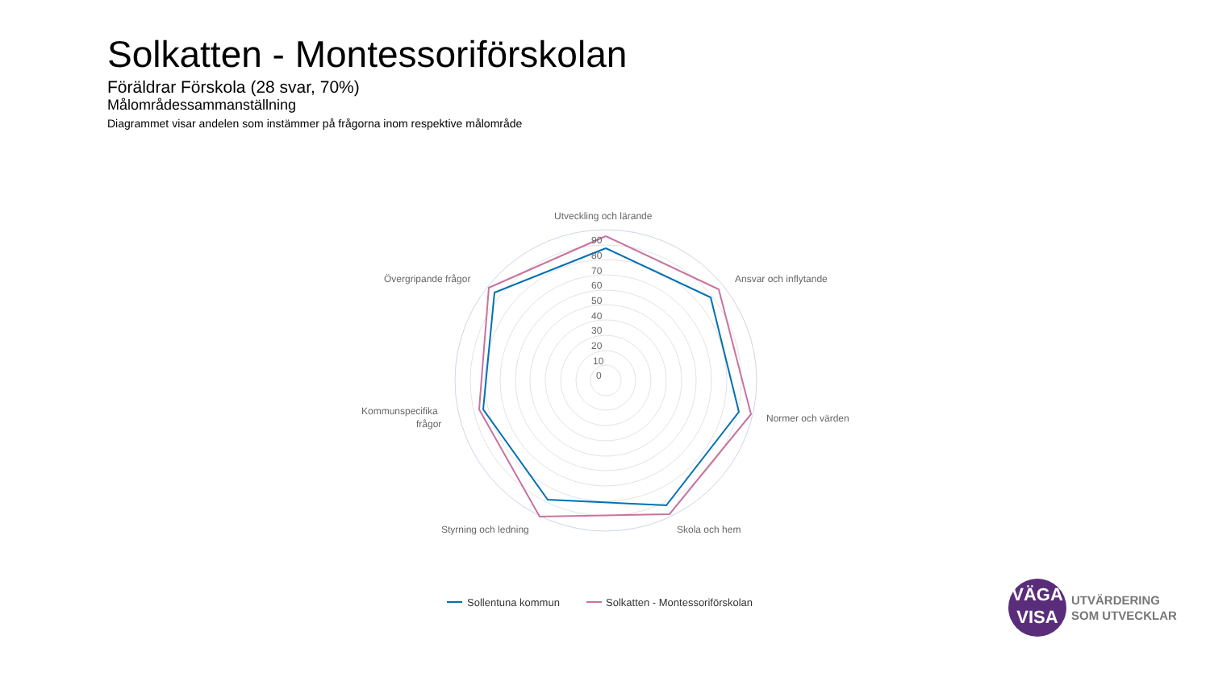Solkatten - Montessoriförskolan
Föräldrar Förskola (28 svar, 70%)
Målområdessammanställning
Diagrammet visar andelen som instämmer på frågorna inom respektive målområde
Utveckling och lärande
Ansvar och inflytande
Normer och värden
Skola och hem
Styrning och ledning
Kommunspecifika
frågor
Övergripande frågor
90
80
70
60
50
40
30
20
10
0
Sollentuna kommun
Solkatten - Montessoriförskolan
VÄGA
VISA
UTVÄRDERING
SOM UTVECKLAR